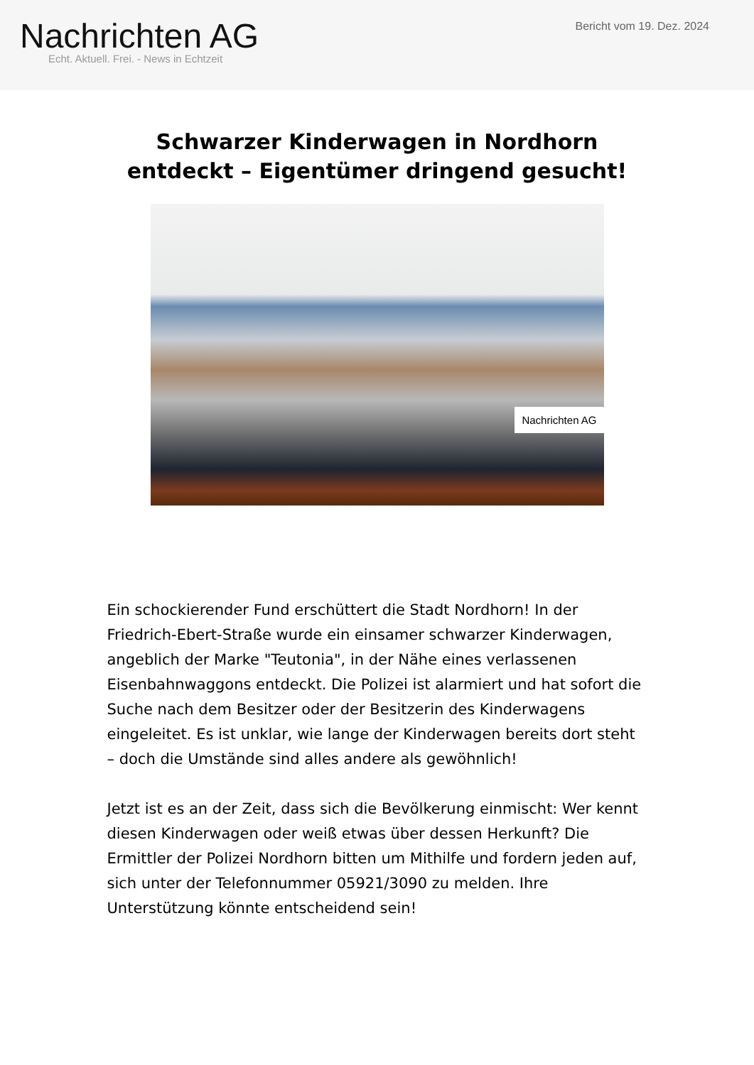Nachrichten AG
Echt. Aktuell. Frei. - News in Echtzeit
Bericht vom 19. Dez. 2024
Schwarzer Kinderwagen in Nordhorn entdeckt – Eigentümer dringend gesucht!
Nachrichten AG
Ein schockierender Fund erschüttert die Stadt Nordhorn! In der Friedrich-Ebert-Straße wurde ein einsamer schwarzer Kinderwagen, angeblich der Marke "Teutonia", in der Nähe eines verlassenen Eisenbahnwaggons entdeckt. Die Polizei ist alarmiert und hat sofort die Suche nach dem Besitzer oder der Besitzerin des Kinderwagens eingeleitet. Es ist unklar, wie lange der Kinderwagen bereits dort steht – doch die Umstände sind alles andere als gewöhnlich!
Jetzt ist es an der Zeit, dass sich die Bevölkerung einmischt: Wer kennt diesen Kinderwagen oder weiß etwas über dessen Herkunft? Die Ermittler der Polizei Nordhorn bitten um Mithilfe und fordern jeden auf, sich unter der Telefonnummer 05921/3090 zu melden. Ihre Unterstützung könnte entscheidend sein!